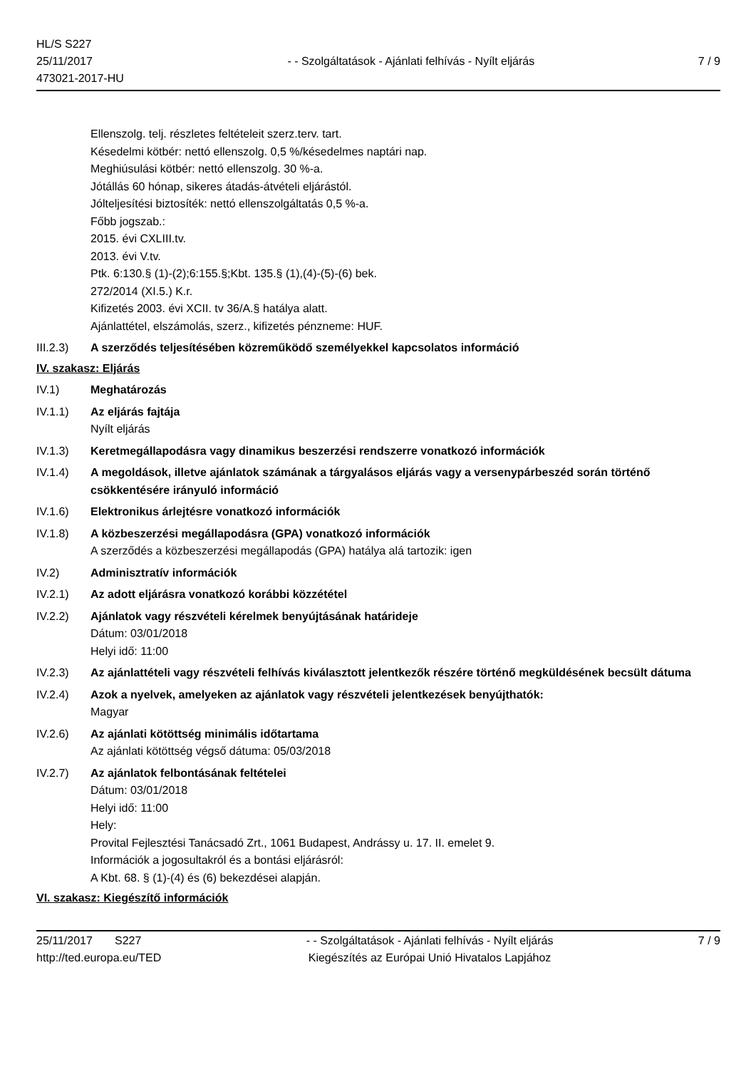HL/S S227
25/11/2017
473021-2017-HU
- - Szolgáltatások - Ajánlati felhívás - Nyílt eljárás
7 / 9
Ellenszolg. telj. részletes feltételeit szerz.terv. tart.
Késedelmi kötbér: nettó ellenszolg. 0,5 %/késedelmes naptári nap.
Meghiúsulási kötbér: nettó ellenszolg. 30 %-a.
Jótállás 60 hónap, sikeres átadás-átvételi eljárástól.
Jólteljesítési biztosíték: nettó ellenszolgáltatás 0,5 %-a.
Főbb jogszab.:
2015. évi CXLIII.tv.
2013. évi V.tv.
Ptk. 6:130.§ (1)-(2);6:155.§;Kbt. 135.§ (1),(4)-(5)-(6) bek.
272/2014 (XI.5.) K.r.
Kifizetés 2003. évi XCII. tv 36/A.§ hatálya alatt.
Ajánlattétel, elszámolás, szerz., kifizetés pénzneme: HUF.
III.2.3)
A szerződés teljesítésében közreműködő személyekkel kapcsolatos információ
IV. szakasz: Eljárás
IV.1) Meghatározás
IV.1.1) Az eljárás fajtája
Nyílt eljárás
IV.1.3) Keretmegállapodásra vagy dinamikus beszerzési rendszerre vonatkozó információk
IV.1.4) A megoldások, illetve ajánlatok számának a tárgyalásos eljárás vagy a versenypárbeszéd során történő csökkentésére irányuló információ
IV.1.6) Elektronikus árlejtésre vonatkozó információk
IV.1.8) A közbeszerzési megállapodásra (GPA) vonatkozó információk
A szerződés a közbeszerzési megállapodás (GPA) hatálya alá tartozik: igen
IV.2) Adminisztratív információk
IV.2.1) Az adott eljárásra vonatkozó korábbi közzététel
IV.2.2) Ajánlatok vagy részvételi kérelmek benyújtásának határideje
Dátum: 03/01/2018
Helyi idő: 11:00
IV.2.3) Az ajánlattételi vagy részvételi felhívás kiválasztott jelentkezők részére történő megküldésének becsült dátuma
IV.2.4) Azok a nyelvek, amelyeken az ajánlatok vagy részvételi jelentkezések benyújthatók:
Magyar
IV.2.6) Az ajánlati kötöttség minimális időtartama
Az ajánlati kötöttség végső dátuma: 05/03/2018
IV.2.7) Az ajánlatok felbontásának feltételei
Dátum: 03/01/2018
Helyi idő: 11:00
Hely:
Provital Fejlesztési Tanácsadó Zrt., 1061 Budapest, Andrássy u. 17. II. emelet 9.
Információk a jogosultakról és a bontási eljárásról:
A Kbt. 68. § (1)-(4) és (6) bekezdései alapján.
VI. szakasz: Kiegészítő információk
25/11/2017 S227
http://ted.europa.eu/TED
- - Szolgáltatások - Ajánlati felhívás - Nyílt eljárás
Kiegészítés az Európai Unió Hivatalos Lapjához
7 / 9